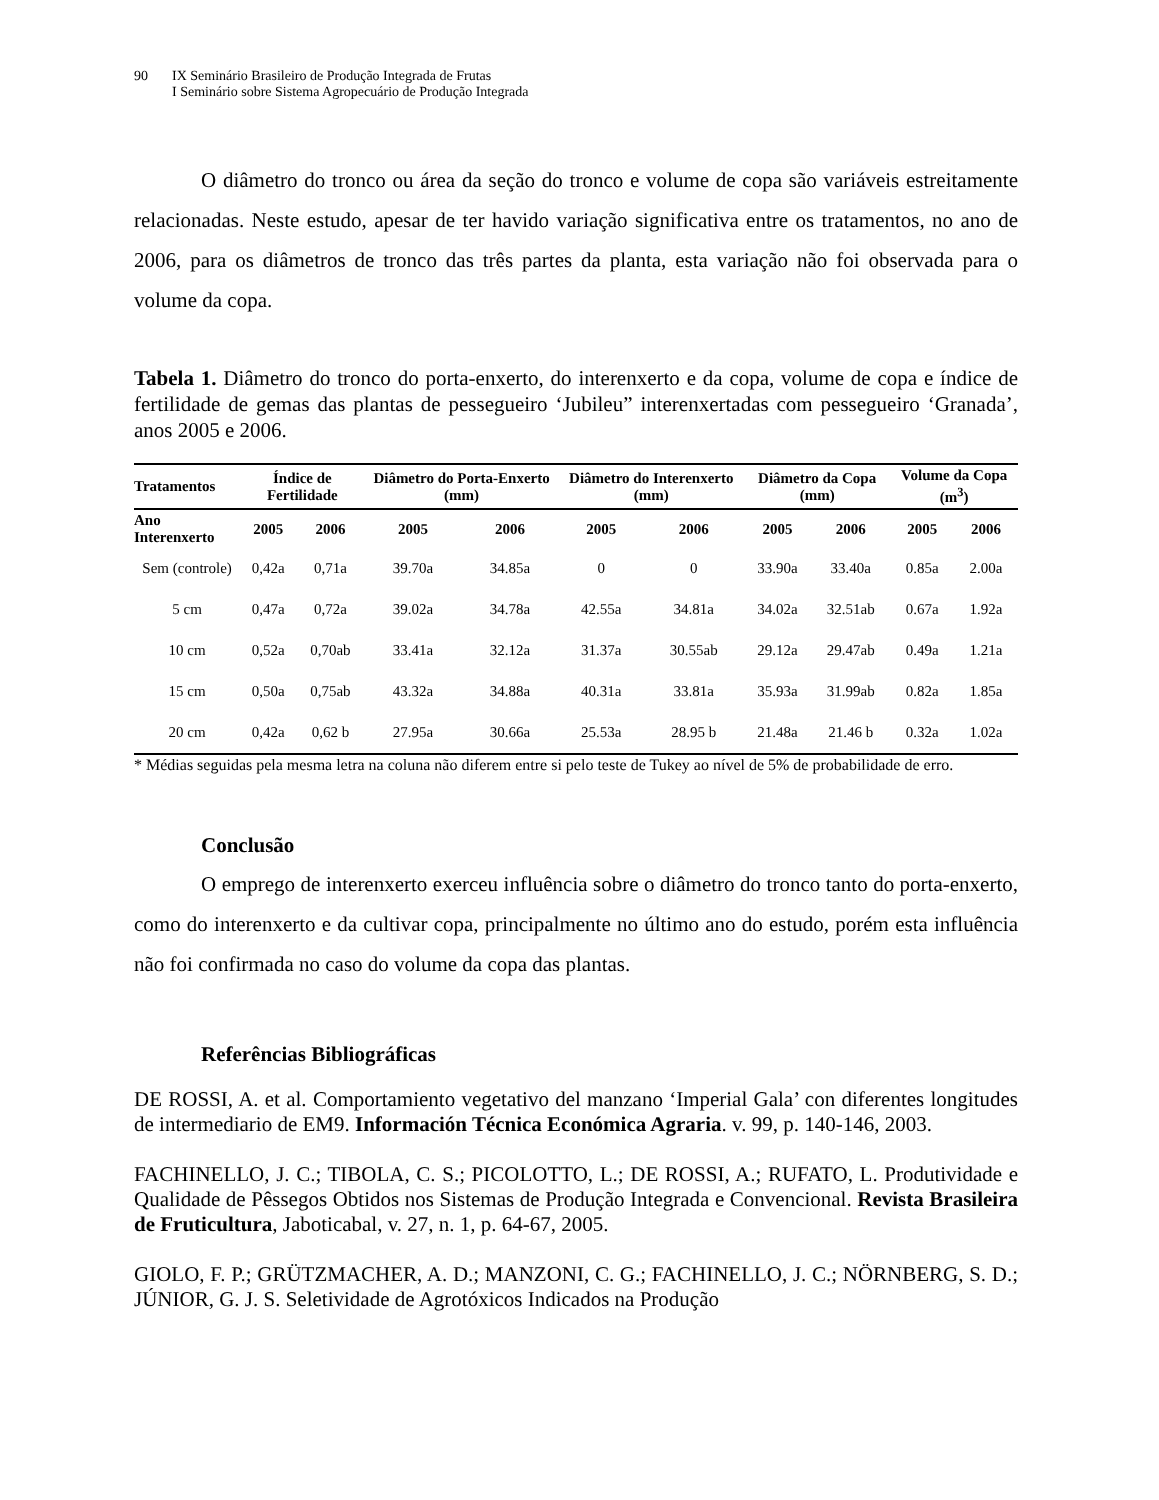90 IX Seminário Brasileiro de Produção Integrada de Frutas
I Seminário sobre Sistema Agropecuário de Produção Integrada
O diâmetro do tronco ou área da seção do tronco e volume de copa são variáveis estreitamente relacionadas. Neste estudo, apesar de ter havido variação significativa entre os tratamentos, no ano de 2006, para os diâmetros de tronco das três partes da planta, esta variação não foi observada para o volume da copa.
Tabela 1. Diâmetro do tronco do porta-enxerto, do interenxerto e da copa, volume de copa e índice de fertilidade de gemas das plantas de pessegueiro ‘Jubileu” interenxertadas com pessegueiro ‘Granada’, anos 2005 e 2006.
| Tratamentos | Índice de Fertilidade | | Diâmetro do Porta-Enxerto (mm) | | Diâmetro do Interenxerto (mm) | | Diâmetro da Copa (mm) | | Volume da Copa (m<sup>3</sup>) | |
| --- | --- | --- | --- | --- | --- | --- | --- | --- | --- | --- |
| Ano Interenxerto | 2005 | 2006 | 2005 | 2006 | 2005 | 2006 | 2005 | 2006 | 2005 | 2006 |
| Sem (controle) | 0,42a | 0,71a | 39.70a | 34.85a | 0 | 0 | 33.90a | 33.40a | 0.85a | 2.00a |
| 5 cm | 0,47a | 0,72a | 39.02a | 34.78a | 42.55a | 34.81a | 34.02a | 32.51ab | 0.67a | 1.92a |
| 10 cm | 0,52a | 0,70ab | 33.41a | 32.12a | 31.37a | 30.55ab | 29.12a | 29.47ab | 0.49a | 1.21a |
| 15 cm | 0,50a | 0,75ab | 43.32a | 34.88a | 40.31a | 33.81a | 35.93a | 31.99ab | 0.82a | 1.85a |
| 20 cm | 0,42a | 0,62 b | 27.95a | 30.66a | 25.53a | 28.95 b | 21.48a | 21.46 b | 0.32a | 1.02a |
* Médias seguidas pela mesma letra na coluna não diferem entre si pelo teste de Tukey ao nível de 5% de probabilidade de erro.
Conclusão
O emprego de interenxerto exerceu influência sobre o diâmetro do tronco tanto do porta-enxerto, como do interenxerto e da cultivar copa, principalmente no último ano do estudo, porém esta influência não foi confirmada no caso do volume da copa das plantas.
Referências Bibliográficas
DE ROSSI, A. et al. Comportamiento vegetativo del manzano ‘Imperial Gala’ con diferentes longitudes de intermediario de EM9. Información Técnica Económica Agraria. v. 99, p. 140-146, 2003.
FACHINELLO, J. C.; TIBOLA, C. S.; PICOLOTTO, L.; DE ROSSI, A.; RUFATO, L. Produtividade e Qualidade de Pêssegos Obtidos nos Sistemas de Produção Integrada e Convencional. Revista Brasileira de Fruticultura, Jaboticabal, v. 27, n. 1, p. 64-67, 2005.
GIOLO, F. P.; GRÜTZMACHER, A. D.; MANZONI, C. G.; FACHINELLO, J. C.; NÖRNBERG, S. D.; JÚNIOR, G. J. S. Seletividade de Agrotóxicos Indicados na Produção